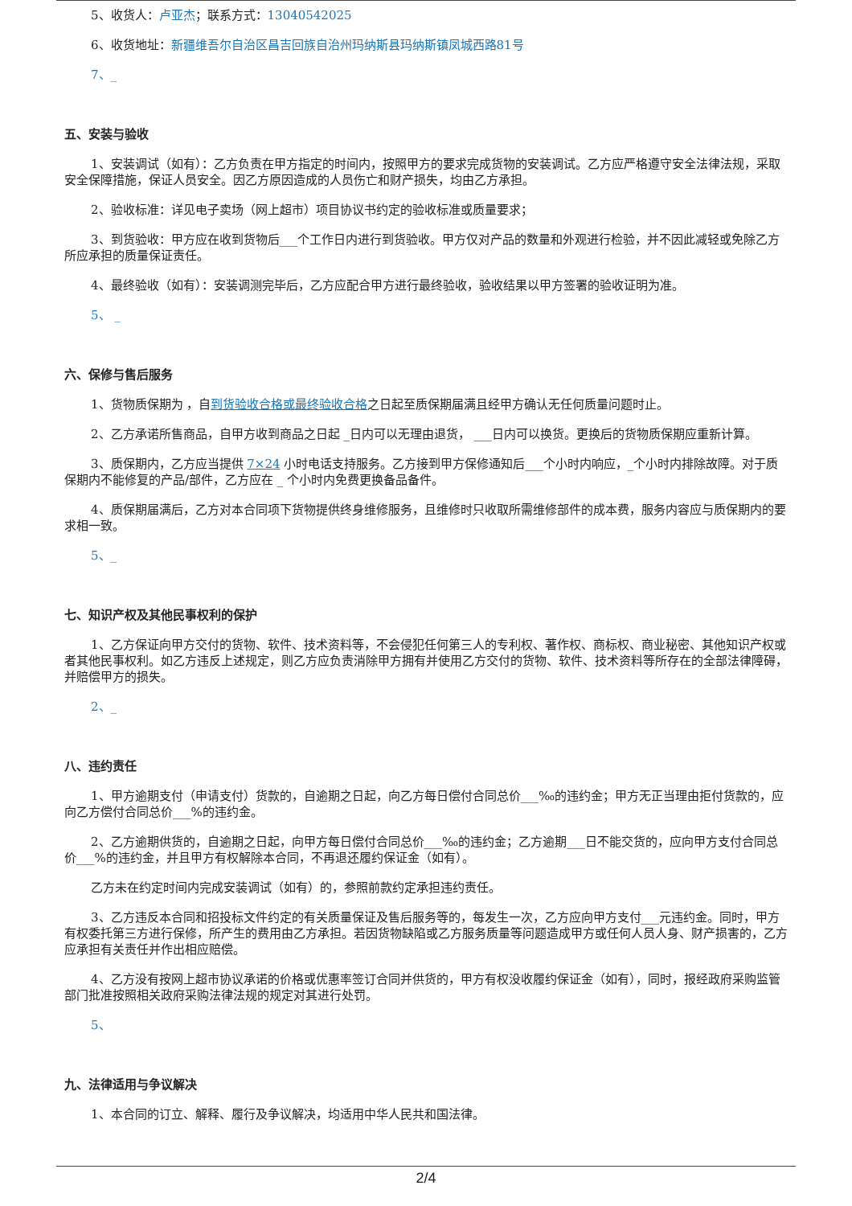5、收货人：卢亚杰；联系方式：13040542025
6、收货地址：新疆维吾尔自治区昌吉回族自治州玛纳斯县玛纳斯镇凤城西路81号
7、_
五、安装与验收
1、安装调试（如有）：乙方负责在甲方指定的时间内，按照甲方的要求完成货物的安装调试。乙方应严格遵守安全法律法规，采取安全保障措施，保证人员安全。因乙方原因造成的人员伤亡和财产损失，均由乙方承担。
2、验收标准：详见电子卖场（网上超市）项目协议书约定的验收标准或质量要求；
3、到货验收：甲方应在收到货物后___个工作日内进行到货验收。甲方仅对产品的数量和外观进行检验，并不因此减轻或免除乙方所应承担的质量保证责任。
4、最终验收（如有）：安装调测完毕后，乙方应配合甲方进行最终验收，验收结果以甲方签署的验收证明为准。
5、 _
六、保修与售后服务
1、货物质保期为 ，自到货验收合格或最终验收合格之日起至质保期届满且经甲方确认无任何质量问题时止。
2、乙方承诺所售商品，自甲方收到商品之日起 _日内可以无理由退货， ___日内可以换货。更换后的货物质保期应重新计算。
3、质保期内，乙方应当提供 7×24 小时电话支持服务。乙方接到甲方保修通知后___个小时内响应，_个小时内排除故障。对于质保期内不能修复的产品/部件，乙方应在 _ 个小时内免费更换备品备件。
4、质保期届满后，乙方对本合同项下货物提供终身维修服务，且维修时只收取所需维修部件的成本费，服务内容应与质保期内的要求相一致。
5、_
七、知识产权及其他民事权利的保护
1、乙方保证向甲方交付的货物、软件、技术资料等，不会侵犯任何第三人的专利权、著作权、商标权、商业秘密、其他知识产权或者其他民事权利。如乙方违反上述规定，则乙方应负责消除甲方拥有并使用乙方交付的货物、软件、技术资料等所存在的全部法律障碍，并赔偿甲方的损失。
2、_
八、违约责任
1、甲方逾期支付（申请支付）货款的，自逾期之日起，向乙方每日偿付合同总价___‰的违约金；甲方无正当理由拒付货款的，应向乙方偿付合同总价___%的违约金。
2、乙方逾期供货的，自逾期之日起，向甲方每日偿付合同总价___‰的违约金；乙方逾期___日不能交货的，应向甲方支付合同总价___%的违约金，并且甲方有权解除本合同，不再退还履约保证金（如有）。
乙方未在约定时间内完成安装调试（如有）的，参照前款约定承担违约责任。
3、乙方违反本合同和招投标文件约定的有关质量保证及售后服务等的，每发生一次，乙方应向甲方支付___元违约金。同时，甲方有权委托第三方进行保修，所产生的费用由乙方承担。若因货物缺陷或乙方服务质量等问题造成甲方或任何人员人身、财产损害的，乙方应承担有关责任并作出相应赔偿。
4、乙方没有按网上超市协议承诺的价格或优惠率签订合同并供货的，甲方有权没收履约保证金（如有），同时，报经政府采购监管部门批准按照相关政府采购法律法规的规定对其进行处罚。
5、
九、法律适用与争议解决
1、本合同的订立、解释、履行及争议解决，均适用中华人民共和国法律。
2/4